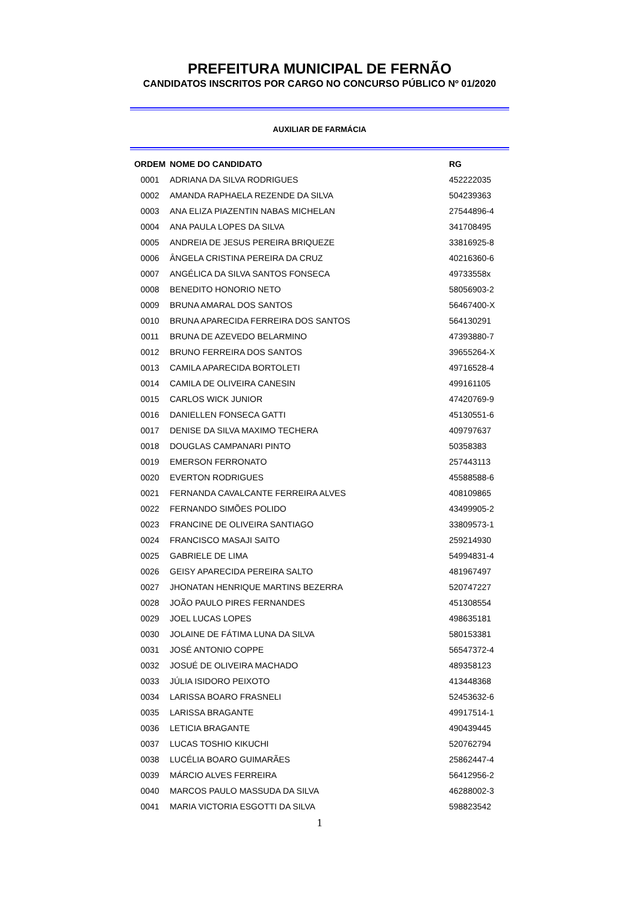PREFEITURA MUNICIPAL DE FERNÃO
CANDIDATOS INSCRITOS POR CARGO NO CONCURSO PÚBLICO Nº 01/2020
AUXILIAR DE FARMÁCIA
| ORDEM | NOME DO CANDIDATO | RG |
| --- | --- | --- |
| 0001 | ADRIANA DA SILVA RODRIGUES | 452222035 |
| 0002 | AMANDA RAPHAELA REZENDE DA SILVA | 504239363 |
| 0003 | ANA ELIZA PIAZENTIN NABAS MICHELAN | 27544896-4 |
| 0004 | ANA PAULA LOPES DA SILVA | 341708495 |
| 0005 | ANDREIA DE JESUS PEREIRA BRIQUEZE | 33816925-8 |
| 0006 | ÂNGELA CRISTINA PEREIRA DA CRUZ | 40216360-6 |
| 0007 | ANGÉLICA DA SILVA SANTOS FONSECA | 49733558x |
| 0008 | BENEDITO HONORIO NETO | 58056903-2 |
| 0009 | BRUNA AMARAL DOS SANTOS | 56467400-X |
| 0010 | BRUNA APARECIDA FERREIRA DOS SANTOS | 564130291 |
| 0011 | BRUNA DE AZEVEDO BELARMINO | 47393880-7 |
| 0012 | BRUNO FERREIRA DOS SANTOS | 39655264-X |
| 0013 | CAMILA APARECIDA BORTOLETI | 49716528-4 |
| 0014 | CAMILA DE OLIVEIRA CANESIN | 499161105 |
| 0015 | CARLOS WICK JUNIOR | 47420769-9 |
| 0016 | DANIELLEN FONSECA GATTI | 45130551-6 |
| 0017 | DENISE DA SILVA MAXIMO TECHERA | 409797637 |
| 0018 | DOUGLAS CAMPANARI PINTO | 50358383 |
| 0019 | EMERSON FERRONATO | 257443113 |
| 0020 | EVERTON RODRIGUES | 45588588-6 |
| 0021 | FERNANDA CAVALCANTE FERREIRA ALVES | 408109865 |
| 0022 | FERNANDO SIMÕES POLIDO | 43499905-2 |
| 0023 | FRANCINE DE OLIVEIRA SANTIAGO | 33809573-1 |
| 0024 | FRANCISCO MASAJI SAITO | 259214930 |
| 0025 | GABRIELE DE LIMA | 54994831-4 |
| 0026 | GEISY APARECIDA PEREIRA SALTO | 481967497 |
| 0027 | JHONATAN HENRIQUE MARTINS BEZERRA | 520747227 |
| 0028 | JOÃO PAULO PIRES FERNANDES | 451308554 |
| 0029 | JOEL LUCAS LOPES | 498635181 |
| 0030 | JOLAINE DE FÁTIMA LUNA DA SILVA | 580153381 |
| 0031 | JOSÉ ANTONIO COPPE | 56547372-4 |
| 0032 | JOSUÉ DE OLIVEIRA MACHADO | 489358123 |
| 0033 | JÚLIA ISIDORO PEIXOTO | 413448368 |
| 0034 | LARISSA BOARO FRASNELI | 52453632-6 |
| 0035 | LARISSA BRAGANTE | 49917514-1 |
| 0036 | LETICIA BRAGANTE | 490439445 |
| 0037 | LUCAS TOSHIO KIKUCHI | 520762794 |
| 0038 | LUCÉLIA BOARO GUIMARÃES | 25862447-4 |
| 0039 | MÁRCIO ALVES FERREIRA | 56412956-2 |
| 0040 | MARCOS PAULO MASSUDA DA SILVA | 46288002-3 |
| 0041 | MARIA VICTORIA ESGOTTI DA SILVA | 598823542 |
1